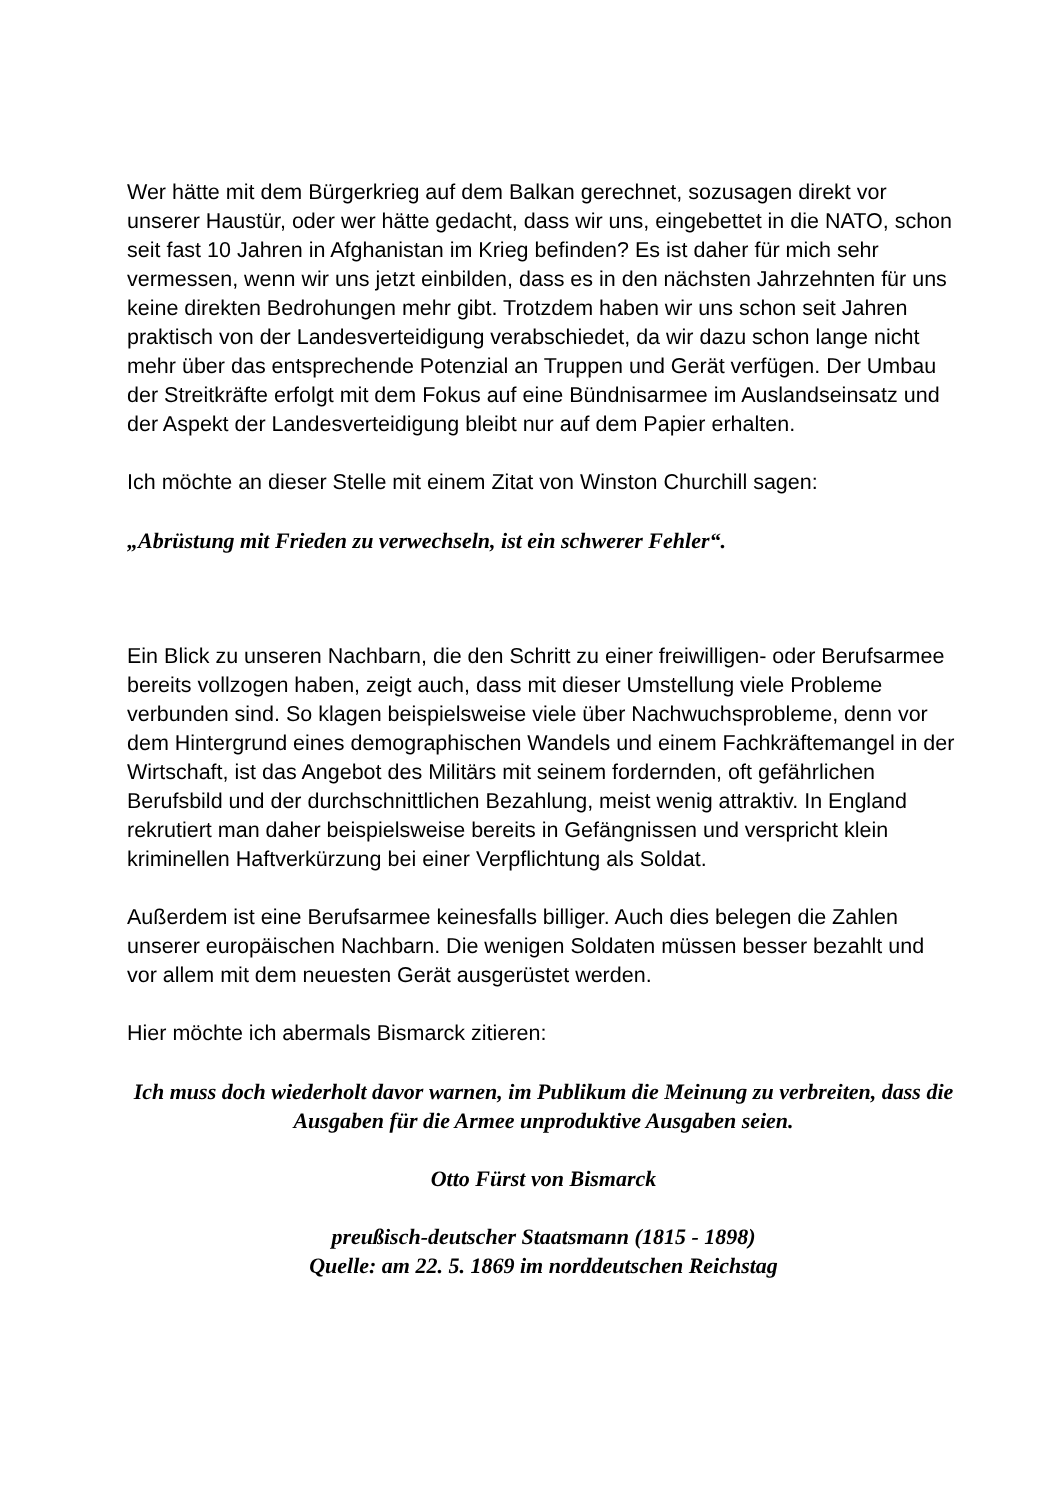Wer hätte mit dem Bürgerkrieg auf dem Balkan gerechnet, sozusagen direkt vor unserer Haustür, oder wer hätte gedacht, dass wir uns, eingebettet in die NATO, schon seit fast 10 Jahren in Afghanistan im Krieg befinden? Es ist daher für mich sehr vermessen, wenn wir uns jetzt einbilden, dass es in den nächsten Jahrzehnten für uns keine direkten Bedrohungen mehr gibt. Trotzdem haben wir uns schon seit Jahren praktisch von der Landesverteidigung verabschiedet, da wir dazu schon lange nicht mehr über das entsprechende Potenzial an Truppen und Gerät verfügen. Der Umbau der Streitkräfte erfolgt mit dem Fokus auf eine Bündnisarmee im Auslandseinsatz und der Aspekt der Landesverteidigung bleibt nur auf dem Papier erhalten.
Ich möchte an dieser Stelle mit einem Zitat von Winston Churchill sagen:
„Abrüstung mit Frieden zu verwechseln, ist ein schwerer Fehler“.
Ein Blick zu unseren Nachbarn, die den Schritt zu einer freiwilligen- oder Berufsarmee bereits vollzogen haben, zeigt auch, dass mit dieser Umstellung viele Probleme verbunden sind. So klagen beispielsweise viele über Nachwuchsprobleme, denn vor dem Hintergrund eines demographischen Wandels und einem Fachkräftemangel in der Wirtschaft, ist das Angebot des Militärs mit seinem fordernden, oft gefährlichen Berufsbild und der durchschnittlichen Bezahlung, meist wenig attraktiv. In England rekrutiert man daher beispielsweise bereits in Gefängnissen und verspricht klein kriminellen Haftverkürzung bei einer Verpflichtung als Soldat.
Außerdem ist eine Berufsarmee keinesfalls billiger. Auch dies belegen die Zahlen unserer europäischen Nachbarn. Die wenigen Soldaten müssen besser bezahlt und vor allem mit dem neuesten Gerät ausgerüstet werden.
Hier möchte ich abermals Bismarck zitieren:
Ich muss doch wiederholt davor warnen, im Publikum die Meinung zu verbreiten, dass die Ausgaben für die Armee unproduktive Ausgaben seien.
Otto Fürst von Bismarck
preußisch-deutscher Staatsmann (1815 - 1898)
Quelle: am 22. 5. 1869 im norddeutschen Reichstag